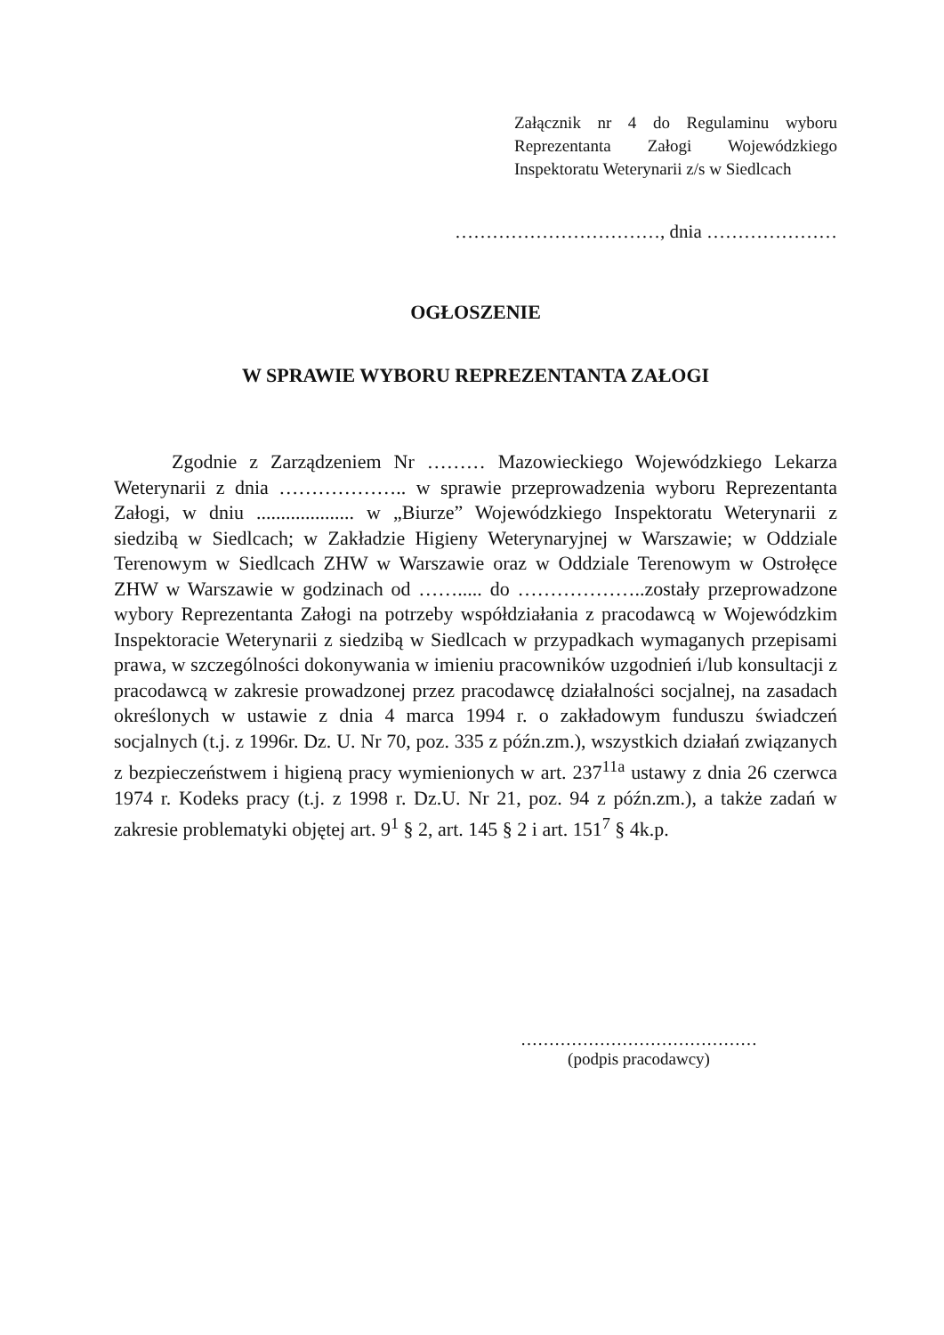Załącznik nr 4 do Regulaminu wyboru Reprezentanta Załogi Wojewódzkiego Inspektoratu Weterynarii z/s w Siedlcach
……………………………, dnia …………………
OGŁOSZENIE
W SPRAWIE WYBORU REPREZENTANTA ZAŁOGI
Zgodnie z Zarządzeniem Nr ……… Mazowieckiego Wojewódzkiego Lekarza Weterynarii z dnia ……………….. w sprawie przeprowadzenia wyboru Reprezentanta Załogi, w dniu .................... w „Biurze” Wojewódzkiego Inspektoratu Weterynarii z siedzibą w Siedlcach; w Zakładzie Higieny Weterynaryjnej w Warszawie; w Oddziale Terenowym w Siedlcach ZHW w Warszawie oraz w Oddziale Terenowym w Ostrołęce ZHW w Warszawie w godzinach od ……..... do ………………..zostały przeprowadzone wybory Reprezentanta Załogi na potrzeby współdziałania z pracodawcą w Wojewódzkim Inspektoracie Weterynarii z siedzibą w Siedlcach w przypadkach wymaganych przepisami prawa, w szczególności dokonywania w imieniu pracowników uzgodnień i/lub konsultacji z pracodawcą w zakresie prowadzonej przez pracodawcę działalności socjalnej, na zasadach określonych w ustawie z dnia 4 marca 1994 r. o zakładowym funduszu świadczeń socjalnych (t.j. z 1996r. Dz. U. Nr 70, poz. 335 z późn.zm.), wszystkich działań związanych z bezpieczeństwem i higieną pracy wymienionych w art. 237<sup>11a</sup> ustawy z dnia 26 czerwca 1974 r. Kodeks pracy (t.j. z 1998 r. Dz.U. Nr 21, poz. 94 z późn.zm.), a także zadań w zakresie problematyki objętej art. 9<sup>1</sup> § 2, art. 145 § 2 i art. 151<sup>7</sup> § 4k.p.
……………………………………
(podpis pracodawcy)